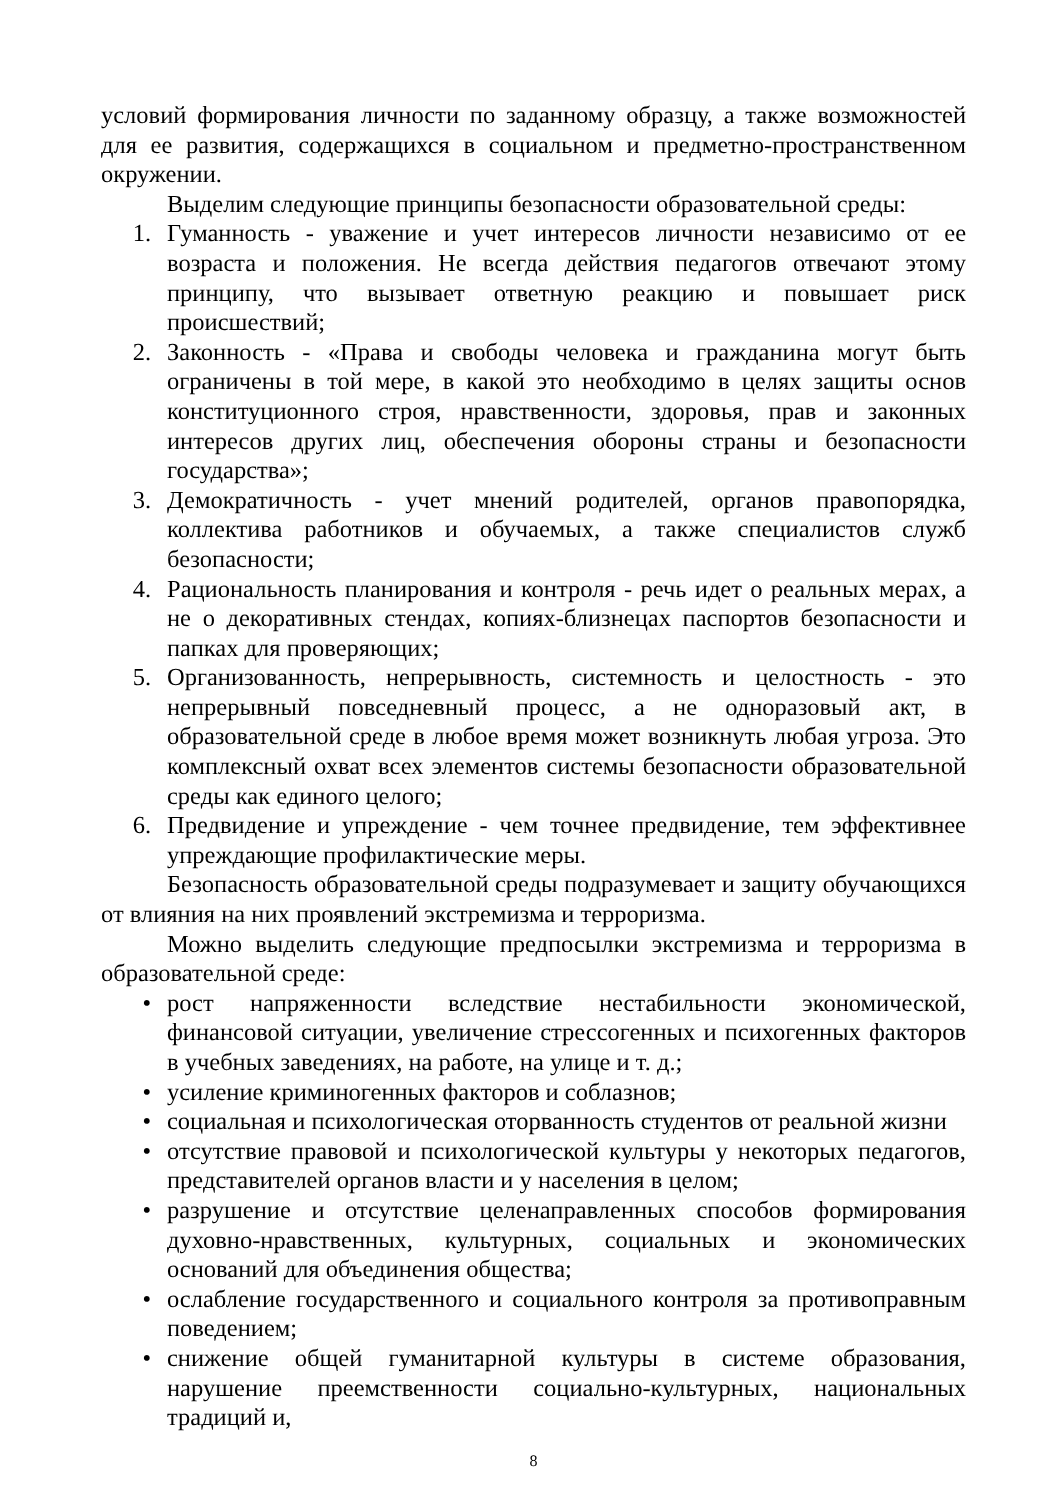условий формирования личности по заданному образцу, а также возможностей для ее развития, содержащихся в социальном и предметно-пространственном окружении.
Выделим следующие принципы безопасности образовательной среды:
1. Гуманность - уважение и учет интересов личности независимо от ее возраста и положения. Не всегда действия педагогов отвечают этому принципу, что вызывает ответную реакцию и повышает риск происшествий;
2. Законность - «Права и свободы человека и гражданина могут быть ограничены в той мере, в какой это необходимо в целях защиты основ конституционного строя, нравственности, здоровья, прав и законных интересов других лиц, обеспечения обороны страны и безопасности государства»;
3. Демократичность - учет мнений родителей, органов правопорядка, коллектива работников и обучаемых, а также специалистов служб безопасности;
4. Рациональность планирования и контроля - речь идет о реальных мерах, а не о декоративных стендах, копиях-близнецах паспортов безопасности и папках для проверяющих;
5. Организованность, непрерывность, системность и целостность - это непрерывный повседневный процесс, а не одноразовый акт, в образовательной среде в любое время может возникнуть любая угроза. Это комплексный охват всех элементов системы безопасности образовательной среды как единого целого;
6. Предвидение и упреждение - чем точнее предвидение, тем эффективнее упреждающие профилактические меры.
Безопасность образовательной среды подразумевает и защиту обучающихся от влияния на них проявлений экстремизма и терроризма.
Можно выделить следующие предпосылки экстремизма и терроризма в образовательной среде:
• рост напряженности вследствие нестабильности экономической, финансовой ситуации, увеличение стрессогенных и психогенных факторов в учебных заведениях, на работе, на улице и т. д.;
• усиление криминогенных факторов и соблазнов;
• социальная и психологическая оторванность студентов от реальной жизни
• отсутствие правовой и психологической культуры у некоторых педагогов, представителей органов власти и у населения в целом;
• разрушение и отсутствие целенаправленных способов формирования духовно-нравственных, культурных, социальных и экономических оснований для объединения общества;
• ослабление государственного и социального контроля за противоправным поведением;
• снижение общей гуманитарной культуры в системе образования, нарушение преемственности социально-культурных, национальных традиций и,
8